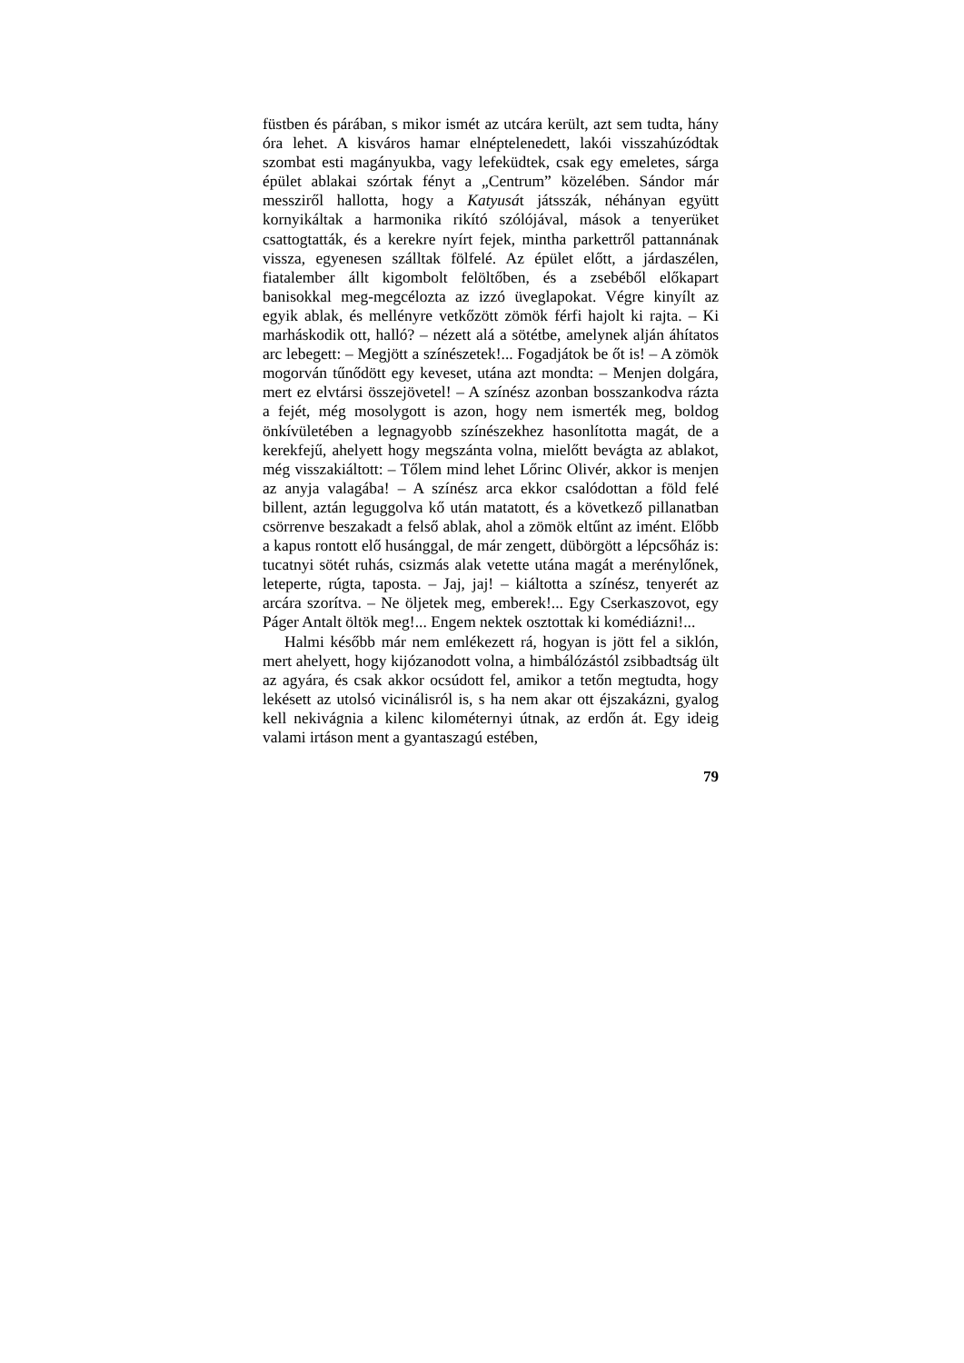füstben és párában, s mikor ismét az utcára került, azt sem tudta, hány óra lehet. A kisváros hamar elnéptelenedett, lakói visszahúzódtak szombat esti magányukba, vagy lefeküdtek, csak egy emeletes, sárga épület ablakai szórtak fényt a „Centrum” közelében. Sándor már messziről hallotta, hogy a Katyusát játsszák, néhányan együtt kornyikáltak a harmonika rikító szólójával, mások a tenyerüket csattogtatták, és a kerekre nyírt fejek, mintha parkettről pattannának vissza, egyenesen szálltak fölfelé. Az épület előtt, a járdaszélen, fiatalember állt kigombolt felöltőben, és a zsebéből előkapart banisokkal meg-megcélozta az izzó üveglapokat. Végre kinyílt az egyik ablak, és mellényre vetkőzött zömök férfi hajolt ki rajta. – Ki marháskodik ott, halló? – nézett alá a sötétbe, amelynek alján áhítatos arc lebegett: – Megjött a színészetek!... Fogadjátok be őt is! – A zömök mogorván tűnődött egy keveset, utána azt mondta: – Menjen dolgára, mert ez elvtársi összejövetel! – A színész azonban bosszankodva rázta a fejét, még mosolygott is azon, hogy nem ismerték meg, boldog önkívületében a legnagyobb színészekhez hasonlította magát, de a kerekfejű, ahelyett hogy megszánta volna, mielőtt bevágta az ablakot, még visszakiáltott: – Tőlem mind lehet Lőrinc Olivér, akkor is menjen az anyja valagába! – A színész arca ekkor csalódottan a föld felé billent, aztán leguggolva kő után matatott, és a következő pillanatban csörrenve beszakadt a felső ablak, ahol a zömök eltűnt az imént. Előbb a kapus rontott elő husánggal, de már zengett, dübörgött a lépcsőház is: tucatnyi sötét ruhás, csizmás alak vetette utána magát a merénylőnek, leteperte, rúgta, taposta. – Jaj, jaj! – kiáltotta a színész, tenyerét az arcára szorítva. – Ne öljetek meg, emberek!... Egy Cserkaszovot, egy Páger Antalt öltök meg!... Engem nektek osztottak ki komédiázni!...
Halmi később már nem emlékezett rá, hogyan is jött fel a siklón, mert ahelyett, hogy kijózanodott volna, a himbálózástól zsibbadtság ült az agyára, és csak akkor ocsúdott fel, amikor a tetőn megtudta, hogy lekésett az utolsó vicinálisról is, s ha nem akar ott éjszakázni, gyalog kell nekivágnia a kilenc kilométernyi útnak, az erdőn át. Egy ideig valami irtáson ment a gyantaszagú estében,
79